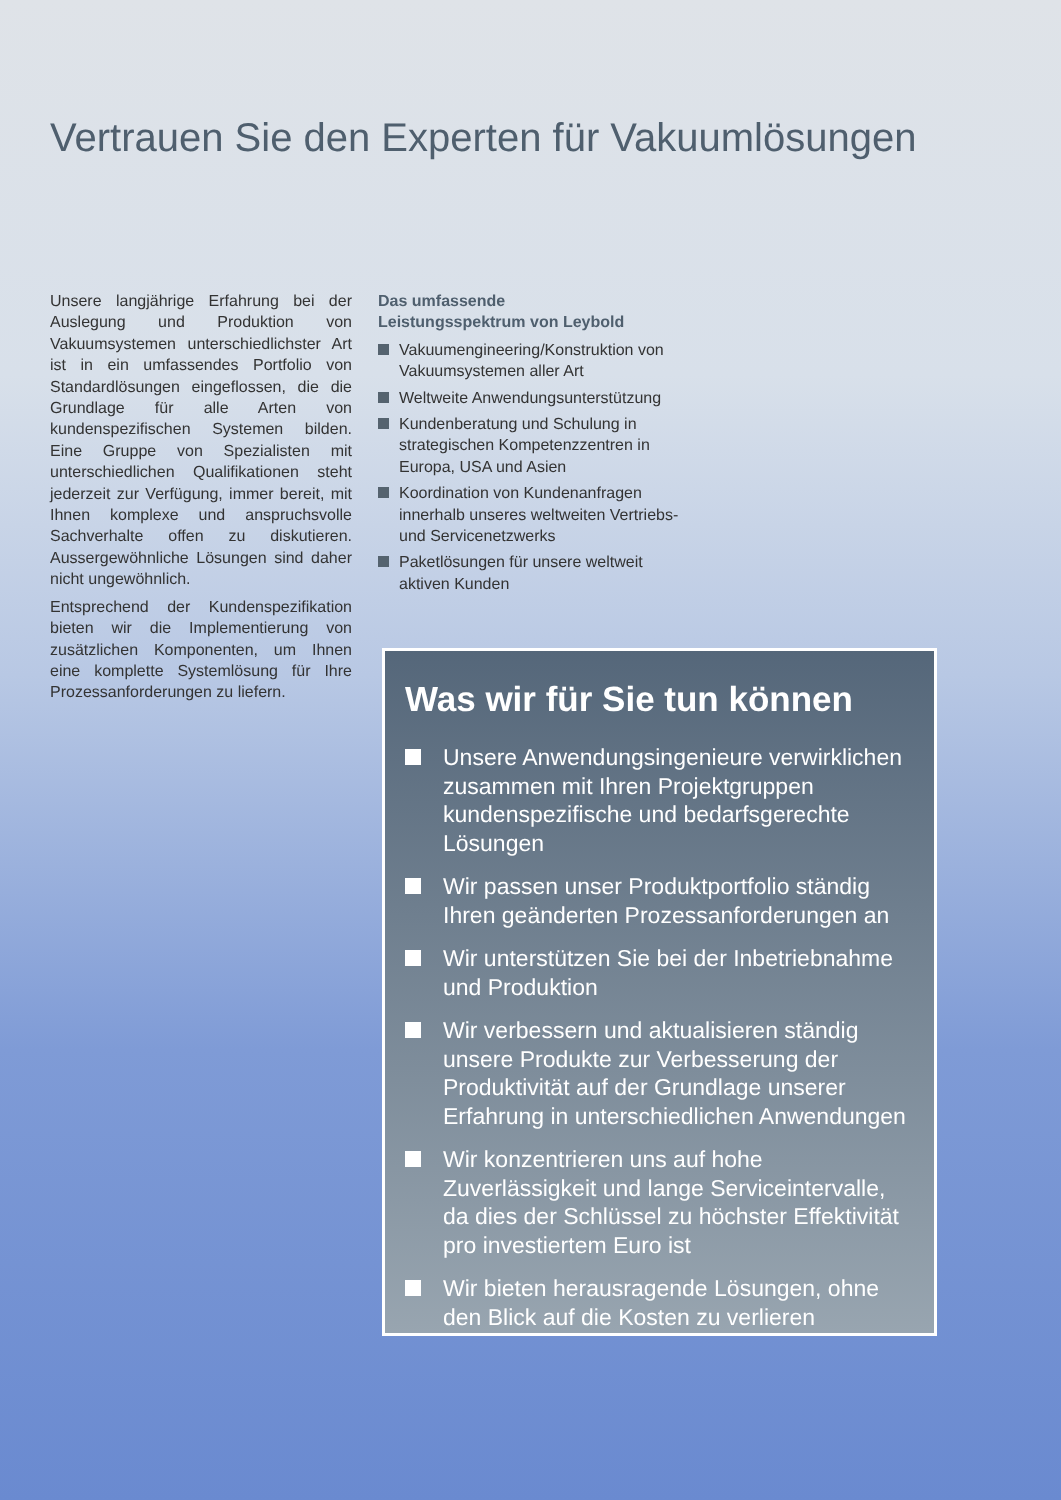Vertrauen Sie den Experten für Vakuumlösungen
Unsere langjährige Erfahrung bei der Auslegung und Produktion von Vakuumsystemen unterschiedlichster Art ist in ein umfassendes Portfolio von Standardlösungen eingeflossen, die die Grundlage für alle Arten von kundenspezifischen Systemen bilden. Eine Gruppe von Spezialisten mit unterschiedlichen Qualifikationen steht jederzeit zur Verfügung, immer bereit, mit Ihnen komplexe und anspruchsvolle Sachverhalte offen zu diskutieren. Aussergewöhnliche Lösungen sind daher nicht ungewöhnlich.
Entsprechend der Kundenspezifikation bieten wir die Implementierung von zusätzlichen Komponenten, um Ihnen eine komplette Systemlösung für Ihre Prozessanforderungen zu liefern.
Das umfassende
Leistungsspektrum von Leybold
Vakuumengineering/Konstruktion von Vakuumsystemen aller Art
Weltweite Anwendungsunterstützung
Kundenberatung und Schulung in strategischen Kompetenzzentren in Europa, USA und Asien
Koordination von Kundenanfragen innerhalb unseres weltweiten Vertriebs- und Servicenetzwerks
Paketlösungen für unsere weltweit aktiven Kunden
Was wir für Sie tun können
Unsere Anwendungsingenieure verwirklichen zusammen mit Ihren Projektgruppen kundenspezifische und bedarfsgerechte Lösungen
Wir passen unser Produktportfolio ständig Ihren geänderten Prozessanforderungen an
Wir unterstützen Sie bei der Inbetriebnahme und Produktion
Wir verbessern und aktualisieren ständig unsere Produkte zur Verbesserung der Produktivität auf der Grundlage unserer Erfahrung in unterschiedlichen Anwendungen
Wir konzentrieren uns auf hohe Zuverlässigkeit und lange Serviceintervalle, da dies der Schlüssel zu höchster Effektivität pro investiertem Euro ist
Wir bieten herausragende Lösungen, ohne den Blick auf die Kosten zu verlieren